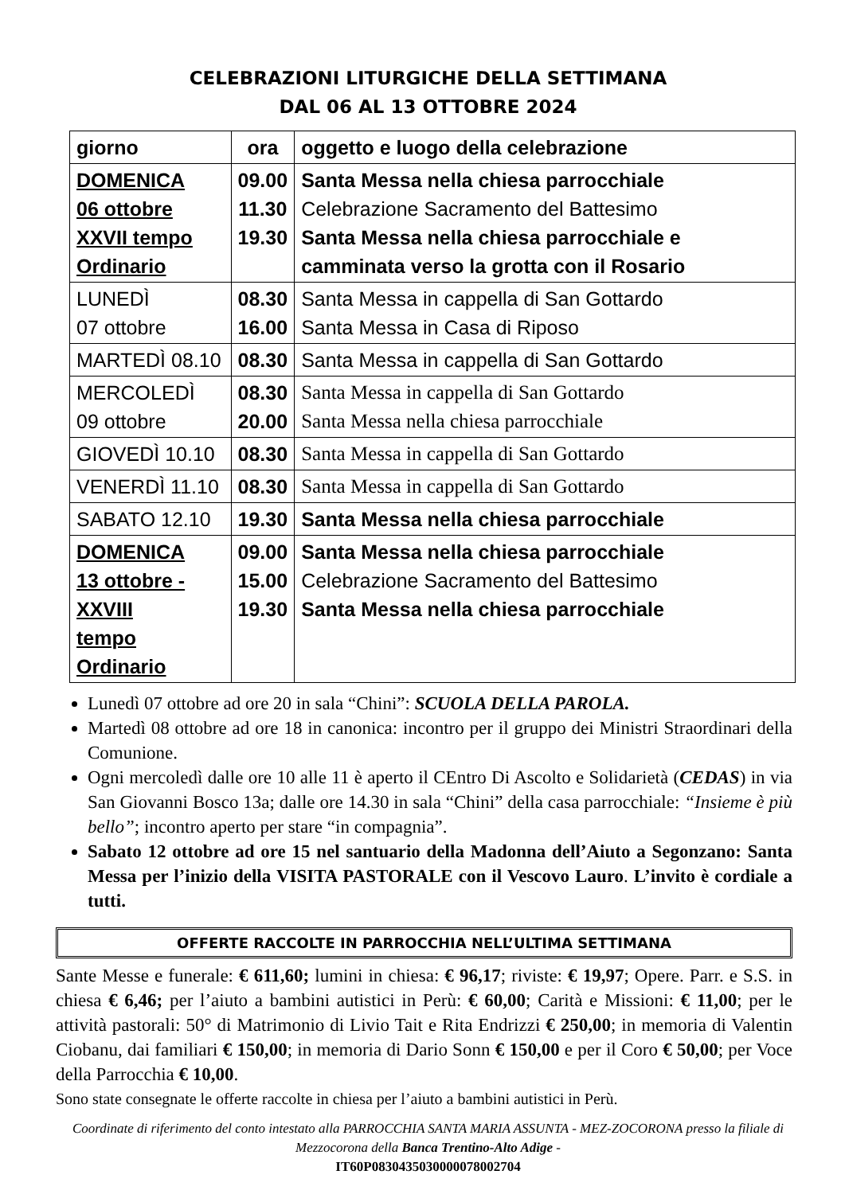CELEBRAZIONI LITURGICHE DELLA SETTIMANA
DAL 06 AL 13 OTTOBRE 2024
| giorno | ora | oggetto e luogo della celebrazione |
| --- | --- | --- |
| DOMENICA 06 ottobre XXVII tempo Ordinario | 09.00 11.30 19.30 | Santa Messa nella chiesa parrocchiale Celebrazione Sacramento del Battesimo Santa Messa nella chiesa parrocchiale e camminata verso la grotta con il Rosario |
| LUNEDÌ 07 ottobre | 08.30 16.00 | Santa Messa in cappella di San Gottardo Santa Messa in Casa di Riposo |
| MARTEDÌ 08.10 | 08.30 | Santa Messa in cappella di San Gottardo |
| MERCOLEDÌ 09 ottobre | 08.30 20.00 | Santa Messa in cappella di San Gottardo Santa Messa nella chiesa parrocchiale |
| GIOVEDÌ 10.10 | 08.30 | Santa Messa in cappella di San Gottardo |
| VENERDÌ 11.10 | 08.30 | Santa Messa in cappella di San Gottardo |
| SABATO 12.10 | 19.30 | Santa Messa nella chiesa parrocchiale |
| DOMENICA 13 ottobre - XXVIII tempo Ordinario | 09.00 15.00 19.30 | Santa Messa nella chiesa parrocchiale Celebrazione Sacramento del Battesimo Santa Messa nella chiesa parrocchiale |
Lunedì 07 ottobre ad ore 20 in sala “Chini”: SCUOLA DELLA PAROLA.
Martedì 08 ottobre ad ore 18 in canonica: incontro per il gruppo dei Ministri Straordinari della Comunione.
Ogni mercoledì dalle ore 10 alle 11 è aperto il CEntro Di Ascolto e Solidarietà (CEDAS) in via San Giovanni Bosco 13a; dalle ore 14.30 in sala “Chini” della casa parrocchiale: “Insieme è più bello”; incontro aperto per stare “in compagnia”.
Sabato 12 ottobre ad ore 15 nel santuario della Madonna dell’Aiuto a Segonzano: Santa Messa per l’inizio della VISITA PASTORALE con il Vescovo Lauro. L’invito è cordiale a tutti.
OFFERTE RACCOLTE IN PARROCCHIA NELL’ULTIMA SETTIMANA
Sante Messe e funerale: € 611,60; lumini in chiesa: € 96,17; riviste: € 19,97; Opere. Parr. e S.S. in chiesa € 6,46; per l’aiuto a bambini autistici in Perù: € 60,00; Carità e Missioni: € 11,00; per le attività pastorali: 50° di Matrimonio di Livio Tait e Rita Endrizzi € 250,00; in memoria di Valentin Ciobanu, dai familiari € 150,00; in memoria di Dario Sonn € 150,00 e per il Coro € 50,00; per Voce della Parrocchia € 10,00.
Sono state consegnate le offerte raccolte in chiesa per l’aiuto a bambini autistici in Perù.
Coordinate di riferimento del conto intestato alla PARROCCHIA SANTA MARIA ASSUNTA - MEZ-ZOCORONA presso la filiale di Mezzocorona della Banca Trentino-Alto Adige -
IT60P0830435030000078002704